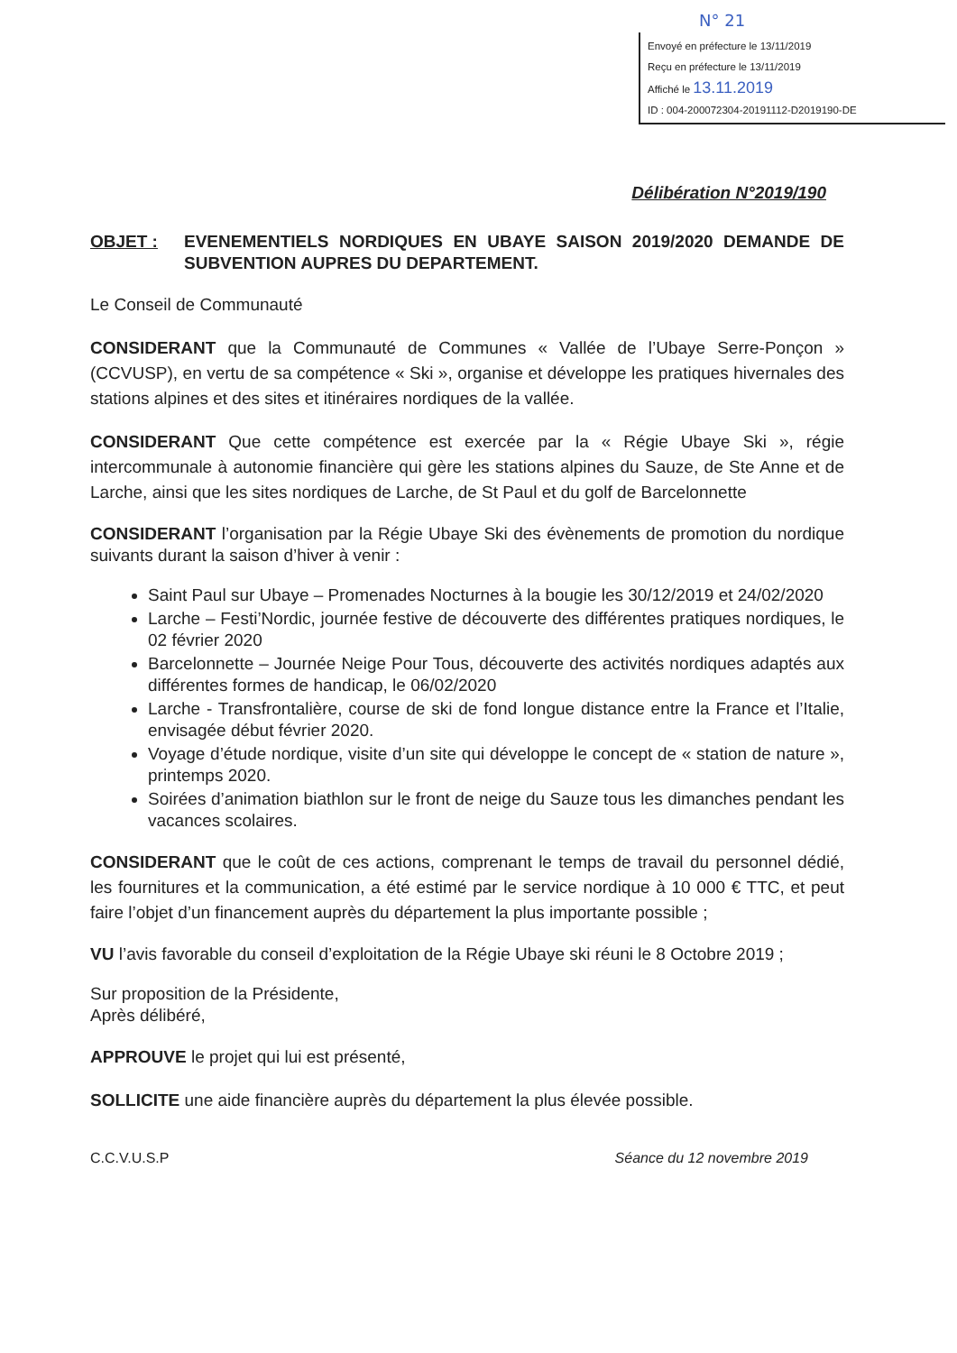N° 21
Envoyé en préfecture le 13/11/2019
Reçu en préfecture le 13/11/2019
Affiché le 13.11.2019
ID : 004-200072304-20191112-D2019190-DE
Délibération N°2019/190
OBJET : EVENEMENTIELS NORDIQUES EN UBAYE SAISON 2019/2020 DEMANDE DE SUBVENTION AUPRES DU DEPARTEMENT.
Le Conseil de Communauté
CONSIDERANT que la Communauté de Communes « Vallée de l’Ubaye Serre-Ponçon » (CCVUSP), en vertu de sa compétence « Ski », organise et développe les pratiques hivernales des stations alpines et des sites et itinéraires nordiques de la vallée.
CONSIDERANT Que cette compétence est exercée par la « Régie Ubaye Ski », régie intercommunale à autonomie financière qui gère les stations alpines du Sauze, de Ste Anne et de Larche, ainsi que les sites nordiques de Larche, de St Paul et du golf de Barcelonnette
CONSIDERANT l’organisation par la Régie Ubaye Ski des évènements de promotion du nordique suivants durant la saison d’hiver à venir :
Saint Paul sur Ubaye – Promenades Nocturnes à la bougie les 30/12/2019 et 24/02/2020
Larche – Festi’Nordic, journée festive de découverte des différentes pratiques nordiques, le 02 février 2020
Barcelonnette – Journée Neige Pour Tous, découverte des activités nordiques adaptés aux différentes formes de handicap, le 06/02/2020
Larche - Transfrontalière, course de ski de fond longue distance entre la France et l’Italie, envisagée début février 2020.
Voyage d’étude nordique, visite d’un site qui développe le concept de « station de nature », printemps 2020.
Soirées d’animation biathlon sur le front de neige du Sauze tous les dimanches pendant les vacances scolaires.
CONSIDERANT que le coût de ces actions, comprenant le temps de travail du personnel dédié, les fournitures et la communication, a été estimé par le service nordique à 10 000 € TTC, et peut faire l’objet d’un financement auprès du département la plus importante possible ;
VU l’avis favorable du conseil d’exploitation de la Régie Ubaye ski réuni le 8 Octobre 2019 ;
Sur proposition de la Présidente,
Après délibéré,
APPROUVE le projet qui lui est présenté,
SOLLICITE une aide financière auprès du département la plus élevée possible.
C.C.V.U.S.P Séance du 12 novembre 2019